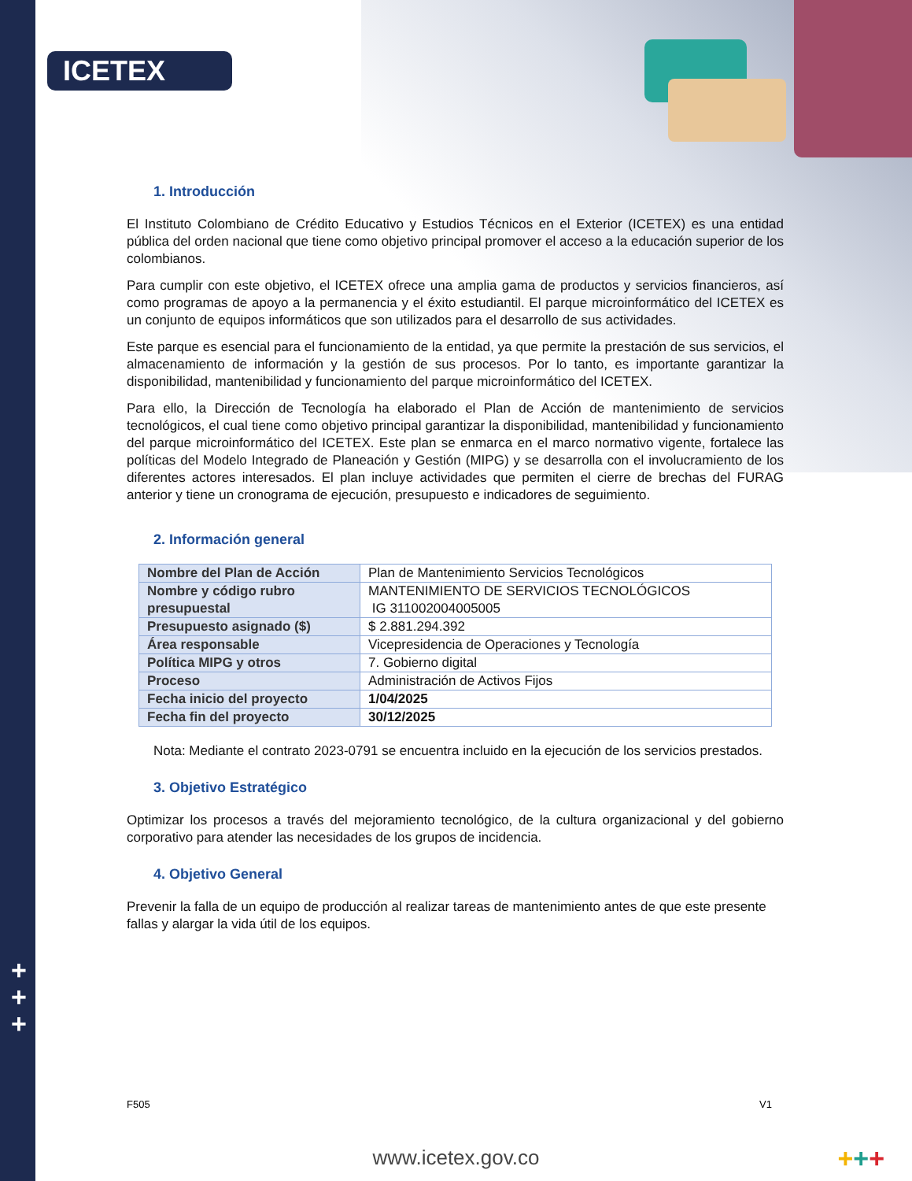ICETEX
1. Introducción
El Instituto Colombiano de Crédito Educativo y Estudios Técnicos en el Exterior (ICETEX) es una entidad pública del orden nacional que tiene como objetivo principal promover el acceso a la educación superior de los colombianos.
Para cumplir con este objetivo, el ICETEX ofrece una amplia gama de productos y servicios financieros, así como programas de apoyo a la permanencia y el éxito estudiantil. El parque microinformático del ICETEX es un conjunto de equipos informáticos que son utilizados para el desarrollo de sus actividades.
Este parque es esencial para el funcionamiento de la entidad, ya que permite la prestación de sus servicios, el almacenamiento de información y la gestión de sus procesos. Por lo tanto, es importante garantizar la disponibilidad, mantenibilidad y funcionamiento del parque microinformático del ICETEX.
Para ello, la Dirección de Tecnología ha elaborado el Plan de Acción de mantenimiento de servicios tecnológicos, el cual tiene como objetivo principal garantizar la disponibilidad, mantenibilidad y funcionamiento del parque microinformático del ICETEX. Este plan se enmarca en el marco normativo vigente, fortalece las políticas del Modelo Integrado de Planeación y Gestión (MIPG) y se desarrolla con el involucramiento de los diferentes actores interesados. El plan incluye actividades que permiten el cierre de brechas del FURAG anterior y tiene un cronograma de ejecución, presupuesto e indicadores de seguimiento.
2. Información general
| Nombre del Plan de Acción | Plan de Mantenimiento Servicios Tecnológicos |
| Nombre y código rubro presupuestal | MANTENIMIENTO DE SERVICIOS TECNOLÓGICOS IG 311002004005005 |
| Presupuesto asignado ($) | $ 2.881.294.392 |
| Área responsable | Vicepresidencia de Operaciones y Tecnología |
| Política MIPG y otros | 7. Gobierno digital |
| Proceso | Administración de Activos Fijos |
| Fecha inicio del proyecto | 1/04/2025 |
| Fecha fin del proyecto | 30/12/2025 |
Nota: Mediante el contrato 2023-0791 se encuentra incluido en la ejecución de los servicios prestados.
3. Objetivo Estratégico
Optimizar los procesos a través del mejoramiento tecnológico, de la cultura organizacional y del gobierno corporativo para atender las necesidades de los grupos de incidencia.
4. Objetivo General
Prevenir la falla de un equipo de producción al realizar tareas de mantenimiento antes de que este presente fallas y alargar la vida útil de los equipos.
+
+
+
F505 V1
www.icetex.gov.co +++